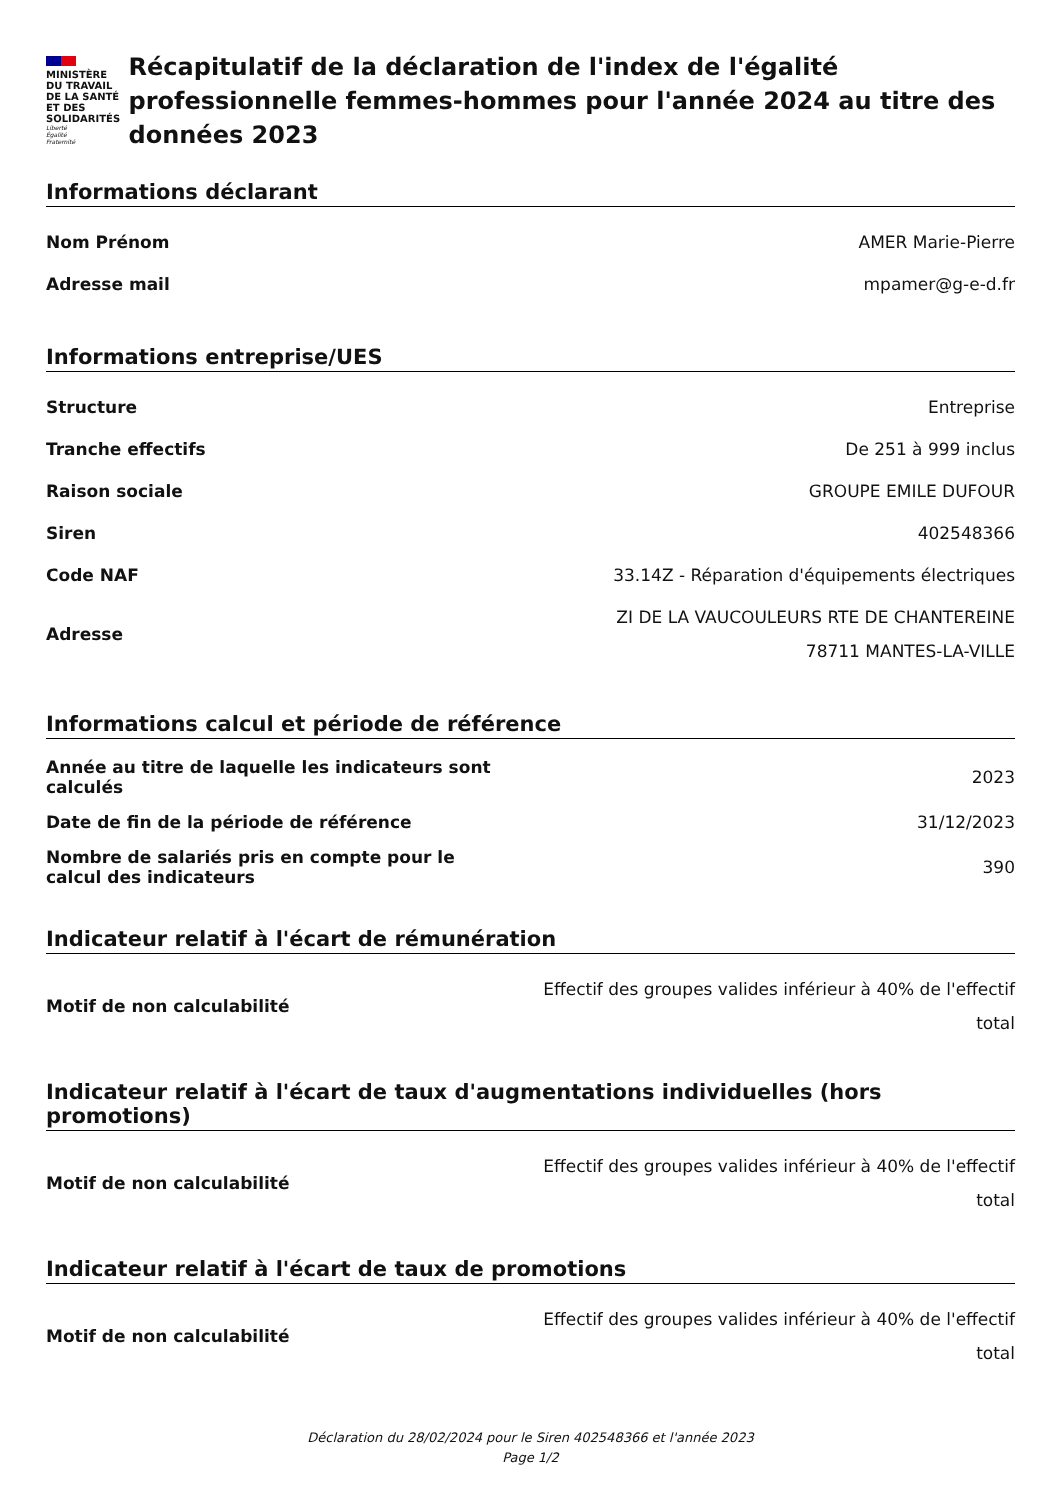MINISTÈRE
DU TRAVAIL
DE LA SANTÉ
ET DES SOLIDARITÉS
Liberté
Égalité
Fraternité
Récapitulatif de la déclaration de l'index de l'égalité professionnelle femmes-hommes pour l'année 2024 au titre des données 2023
Informations déclarant
| Nom Prénom | AMER Marie-Pierre |
| Adresse mail | mpamer@g-e-d.fr |
Informations entreprise/UES
| Structure | Entreprise |
| Tranche effectifs | De 251 à 999 inclus |
| Raison sociale | GROUPE EMILE DUFOUR |
| Siren | 402548366 |
| Code NAF | 33.14Z - Réparation d'équipements électriques |
| Adresse | ZI DE LA VAUCOULEURS RTE DE CHANTEREINE 78711 MANTES-LA-VILLE |
Informations calcul et période de référence
| Année au titre de laquelle les indicateurs sont calculés | 2023 |
| Date de fin de la période de référence | 31/12/2023 |
| Nombre de salariés pris en compte pour le calcul des indicateurs | 390 |
Indicateur relatif à l'écart de rémunération
| Motif de non calculabilité | Effectif des groupes valides inférieur à 40% de l'effectif total |
Indicateur relatif à l'écart de taux d'augmentations individuelles (hors promotions)
| Motif de non calculabilité | Effectif des groupes valides inférieur à 40% de l'effectif total |
Indicateur relatif à l'écart de taux de promotions
| Motif de non calculabilité | Effectif des groupes valides inférieur à 40% de l'effectif total |
Déclaration du 28/02/2024 pour le Siren 402548366 et l'année 2023
Page 1/2